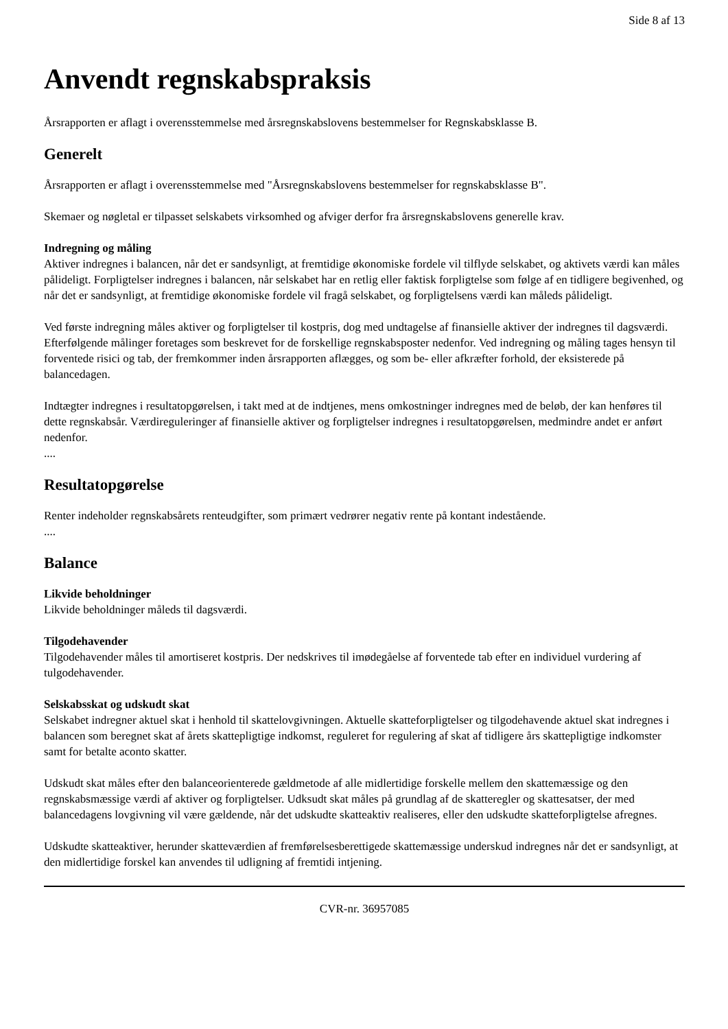Side 8 af 13
Anvendt regnskabspraksis
Årsrapporten er aflagt i overensstemmelse med årsregnskabslovens bestemmelser for Regnskabsklasse B.
Generelt
Årsrapporten er aflagt i overensstemmelse med "Årsregnskabslovens bestemmelser for regnskabsklasse B".
Skemaer og nøgletal er tilpasset selskabets virksomhed og afviger derfor fra årsregnskabslovens generelle krav.
Indregning og måling
Aktiver indregnes i balancen, når det er sandsynligt, at fremtidige økonomiske fordele vil tilflyde selskabet, og aktivets værdi kan måles pålideligt. Forpligtelser indregnes i balancen, når selskabet har en retlig eller faktisk forpligtelse som følge af en tidligere begivenhed, og når det er sandsynligt, at fremtidige økonomiske fordele vil fragå selskabet, og forpligtelsens værdi kan måleds pålideligt.
Ved første indregning måles aktiver og forpligtelser til kostpris, dog med undtagelse af finansielle aktiver der indregnes til dagsværdi. Efterfølgende målinger foretages som beskrevet for de forskellige regnskabsposter nedenfor. Ved indregning og måling tages hensyn til forventede risici og tab, der fremkommer inden årsrapporten aflægges, og som be- eller afkræfter forhold, der eksisterede på balancedagen.
Indtægter indregnes i resultatopgørelsen, i takt med at de indtjenes, mens omkostninger indregnes med de beløb, der kan henføres til dette regnskabsår. Værdireguleringer af finansielle aktiver og forpligtelser indregnes i resultatopgørelsen, medmindre andet er anført nedenfor.
....
Resultatopgørelse
Renter indeholder regnskabsårets renteudgifter, som primært vedrører negativ rente på kontant indestående.
....
Balance
Likvide beholdninger
Likvide beholdninger måleds til dagsværdi.
Tilgodehavender
Tilgodehavender måles til amortiseret kostpris. Der nedskrives til imødegåelse af forventede tab efter en individuel vurdering af tulgodehavender.
Selskabsskat og udskudt skat
Selskabet indregner aktuel skat i henhold til skattelovgivningen. Aktuelle skatteforpligtelser og tilgodehavende aktuel skat indregnes i balancen som beregnet skat af årets skattepligtige indkomst, reguleret for regulering af skat af tidligere års skattepligtige indkomster samt for betalte aconto skatter.
Udskudt skat måles efter den balanceorienterede gældmetode af alle midlertidige forskelle mellem den skattemæssige og den regnskabsmæssige værdi af aktiver og forpligtelser. Udksudt skat måles på grundlag af de skatteregler og skattesatser, der med balancedagens lovgivning vil være gældende, når det udskudte skatteaktiv realiseres, eller den udskudte skatteforpligtelse afregnes.
Udskudte skatteaktiver, herunder skatteværdien af fremførelsesberettigede skattemæssige underskud indregnes når det er sandsynligt, at den midlertidige forskel kan anvendes til udligning af fremtidi intjening.
CVR-nr. 36957085